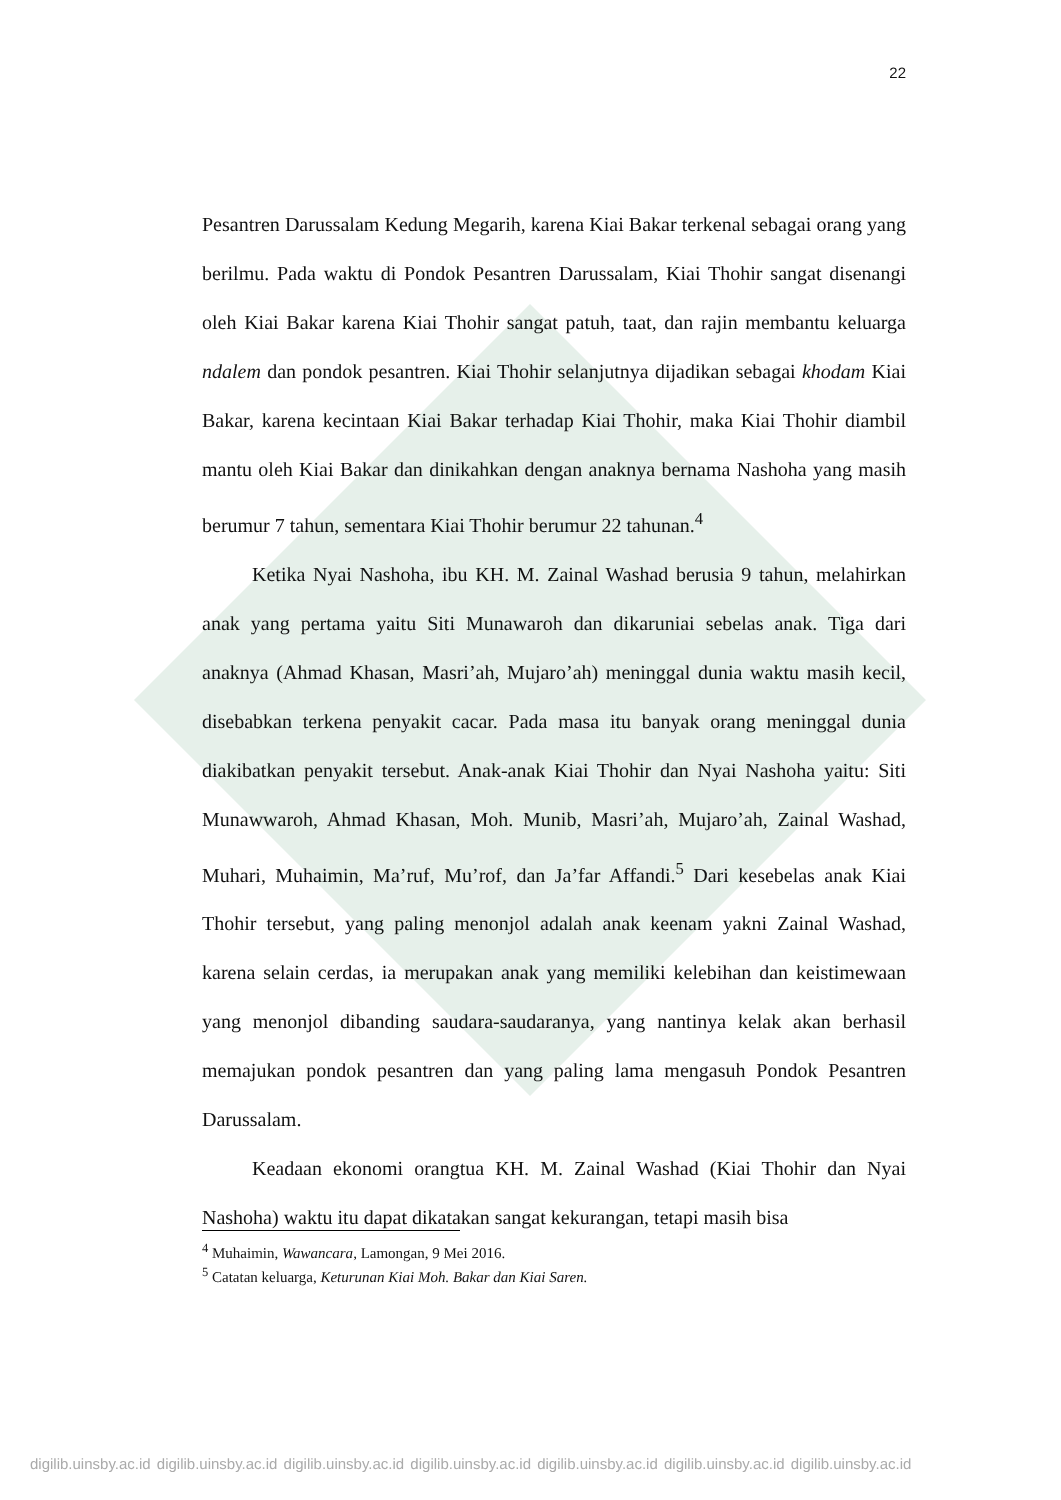22
Pesantren Darussalam Kedung Megarih, karena Kiai Bakar terkenal sebagai orang yang berilmu. Pada waktu di Pondok Pesantren Darussalam, Kiai Thohir sangat disenangi oleh Kiai Bakar karena Kiai Thohir sangat patuh, taat, dan rajin membantu keluarga ndalem dan pondok pesantren. Kiai Thohir selanjutnya dijadikan sebagai khodam Kiai Bakar, karena kecintaan Kiai Bakar terhadap Kiai Thohir, maka Kiai Thohir diambil mantu oleh Kiai Bakar dan dinikahkan dengan anaknya bernama Nashoha yang masih berumur 7 tahun, sementara Kiai Thohir berumur 22 tahunan.<sup>4</sup>
Ketika Nyai Nashoha, ibu KH. M. Zainal Washad berusia 9 tahun, melahirkan anak yang pertama yaitu Siti Munawaroh dan dikaruniai sebelas anak. Tiga dari anaknya (Ahmad Khasan, Masri’ah, Mujaro’ah) meninggal dunia waktu masih kecil, disebabkan terkena penyakit cacar. Pada masa itu banyak orang meninggal dunia diakibatkan penyakit tersebut. Anak-anak Kiai Thohir dan Nyai Nashoha yaitu: Siti Munawwaroh, Ahmad Khasan, Moh. Munib, Masri’ah, Mujaro’ah, Zainal Washad, Muhari, Muhaimin, Ma’ruf, Mu’rof, dan Ja’far Affandi.<sup>5</sup> Dari kesebelas anak Kiai Thohir tersebut, yang paling menonjol adalah anak keenam yakni Zainal Washad, karena selain cerdas, ia merupakan anak yang memiliki kelebihan dan keistimewaan yang menonjol dibanding saudara-saudaranya, yang nantinya kelak akan berhasil memajukan pondok pesantren dan yang paling lama mengasuh Pondok Pesantren Darussalam.
Keadaan ekonomi orangtua KH. M. Zainal Washad (Kiai Thohir dan Nyai Nashoha) waktu itu dapat dikatakan sangat kekurangan, tetapi masih bisa
<sup>4</sup> Muhaimin, Wawancara, Lamongan, 9 Mei 2016.
<sup>5</sup> Catatan keluarga, Keturunan Kiai Moh. Bakar dan Kiai Saren.
digilib.uinsby.ac.id digilib.uinsby.ac.id digilib.uinsby.ac.id digilib.uinsby.ac.id digilib.uinsby.ac.id digilib.uinsby.ac.id digilib.uinsby.ac.id